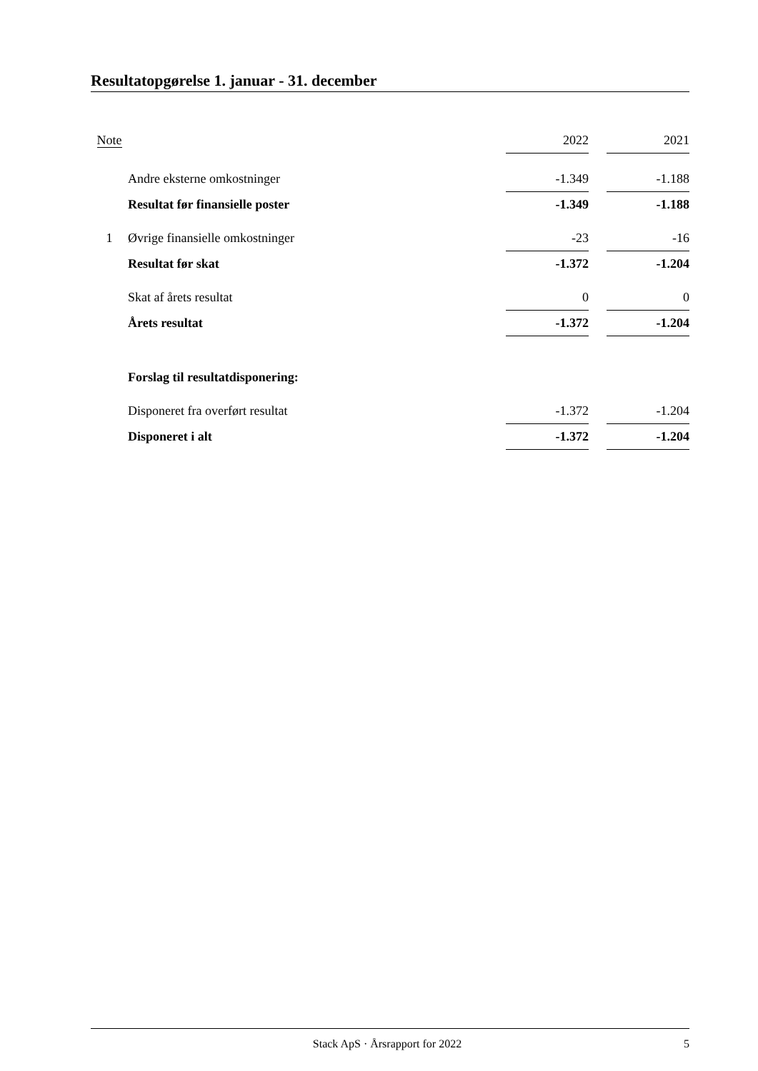Resultatopgørelse 1. januar - 31. december
| Note | | 2022 | | 2021 |
| --- | --- | --- | --- | --- |
| | Andre eksterne omkostninger | -1.349 | | -1.188 |
| | Resultat før finansielle poster | -1.349 | | -1.188 |
| 1 | Øvrige finansielle omkostninger | -23 | | -16 |
| | Resultat før skat | -1.372 | | -1.204 |
| | Skat af årets resultat | 0 | | 0 |
| | Årets resultat | -1.372 | | -1.204 |
| | Forslag til resultatdisponering: | | | |
| | Disponeret fra overført resultat | -1.372 | | -1.204 |
| | Disponeret i alt | -1.372 | | -1.204 |
Stack ApS · Årsrapport for 2022 5